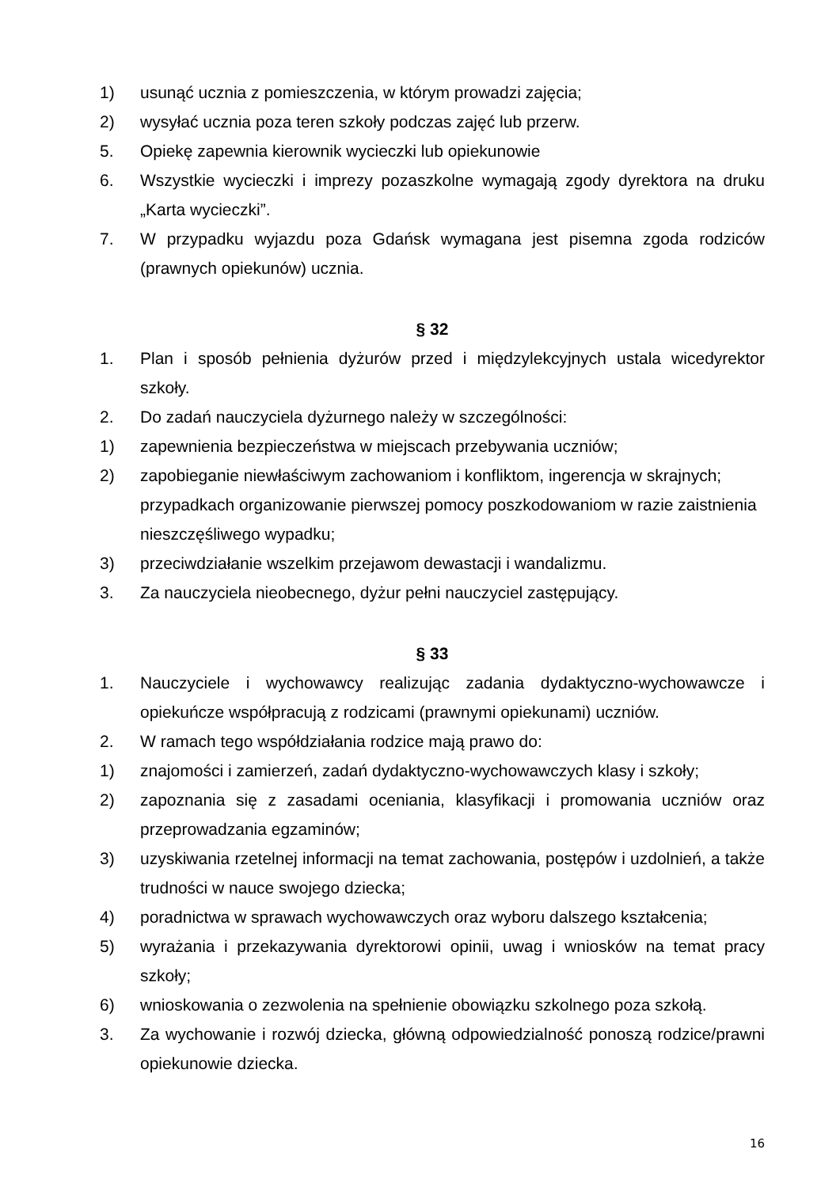1) usunąć ucznia z pomieszczenia, w którym prowadzi zajęcia;
2) wysyłać ucznia poza teren szkoły podczas zajęć lub przerw.
5. Opiekę zapewnia kierownik wycieczki lub opiekunowie
6. Wszystkie wycieczki i imprezy pozaszkolne wymagają zgody dyrektora na druku „Karta wycieczki”.
7. W przypadku wyjazdu poza Gdańsk wymagana jest pisemna zgoda rodziców (prawnych opiekunów) ucznia.
§ 32
1. Plan i sposób pełnienia dyżurów przed i międzylekcyjnych ustala wicedyrektor szkoły.
2. Do zadań nauczyciela dyżurnego należy w szczególności:
1) zapewnienia bezpieczeństwa w miejscach przebywania uczniów;
2) zapobieganie niewłaściwym zachowaniom i konfliktom, ingerencja w skrajnych; przypadkach organizowanie pierwszej pomocy poszkodowaniom w razie zaistnienia nieszczęśliwego wypadku;
3) przeciwdziałanie wszelkim przejawom dewastacji i wandalizmu.
3. Za nauczyciela nieobecnego, dyżur pełni nauczyciel zastępujący.
§ 33
1. Nauczyciele i wychowawcy realizując zadania dydaktyczno-wychowawcze i opiekuńcze współpracują z rodzicami (prawnymi opiekunami) uczniów.
2. W ramach tego współdziałania rodzice mają prawo do:
1) znajomości i zamierzeń, zadań dydaktyczno-wychowawczych klasy i szkoły;
2) zapoznania się z zasadami oceniania, klasyfikacji i promowania uczniów oraz przeprowadzania egzaminów;
3) uzyskiwania rzetelnej informacji na temat zachowania, postępów i uzdolnień, a także trudności w nauce swojego dziecka;
4) poradnictwa w sprawach wychowawczych oraz wyboru dalszego kształcenia;
5) wyrażania i przekazywania dyrektorowi opinii, uwag i wniosków na temat pracy szkoły;
6) wnioskowania o zezwolenia na spełnienie obowiązku szkolnego poza szkołą.
3. Za wychowanie i rozwój dziecka, główną odpowiedzialność ponoszą rodzice/prawni opiekunowie dziecka.
16